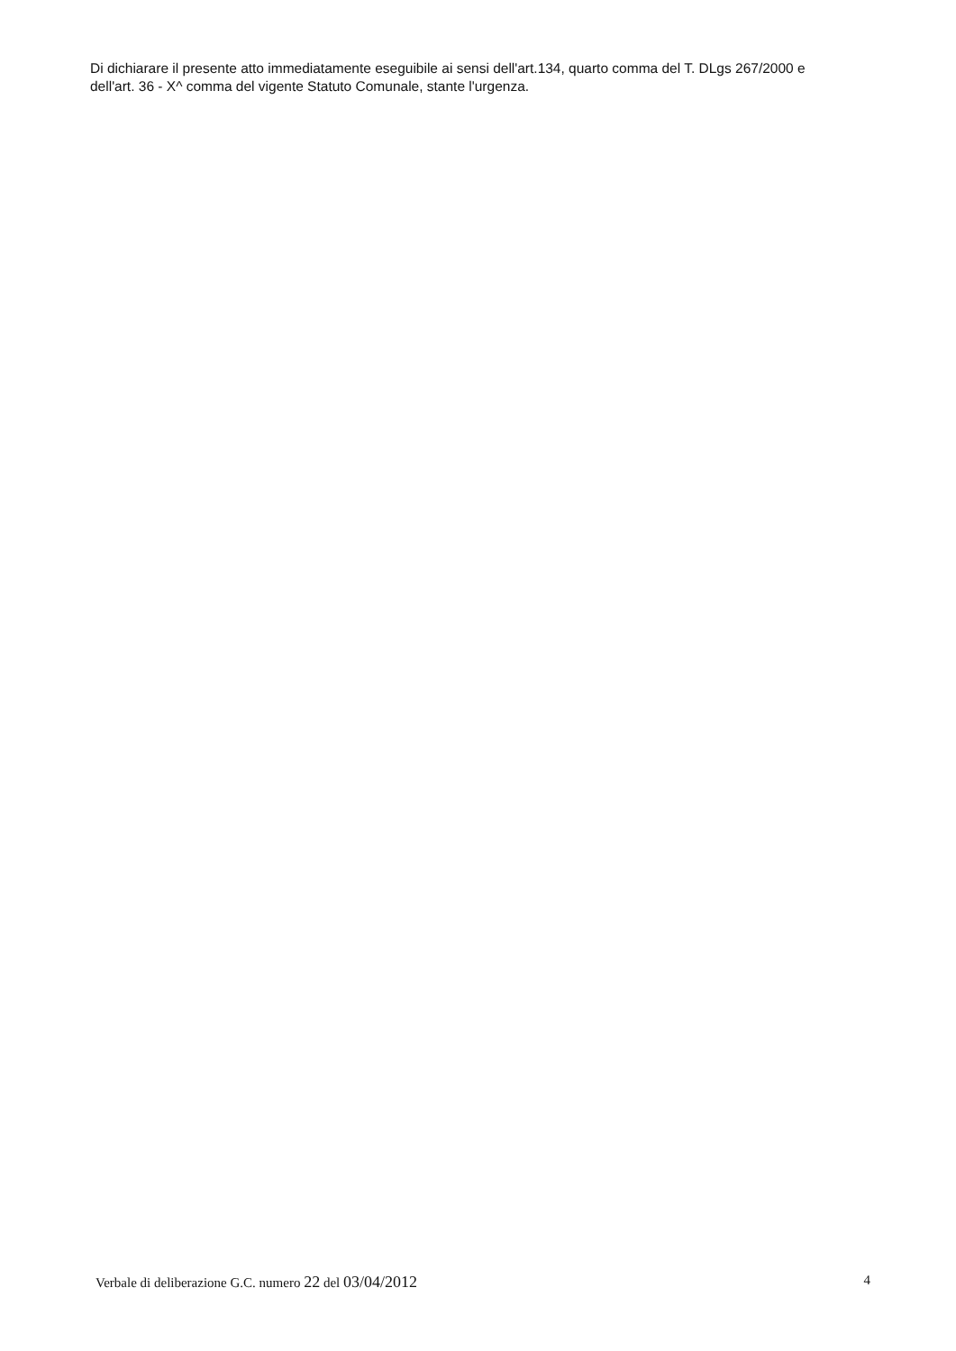Di dichiarare il presente atto immediatamente eseguibile ai sensi dell'art.134, quarto comma del T. DLgs 267/2000 e dell'art. 36 - X^ comma del vigente Statuto Comunale, stante l'urgenza.
Verbale di deliberazione G.C. numero 22 del 03/04/2012 4